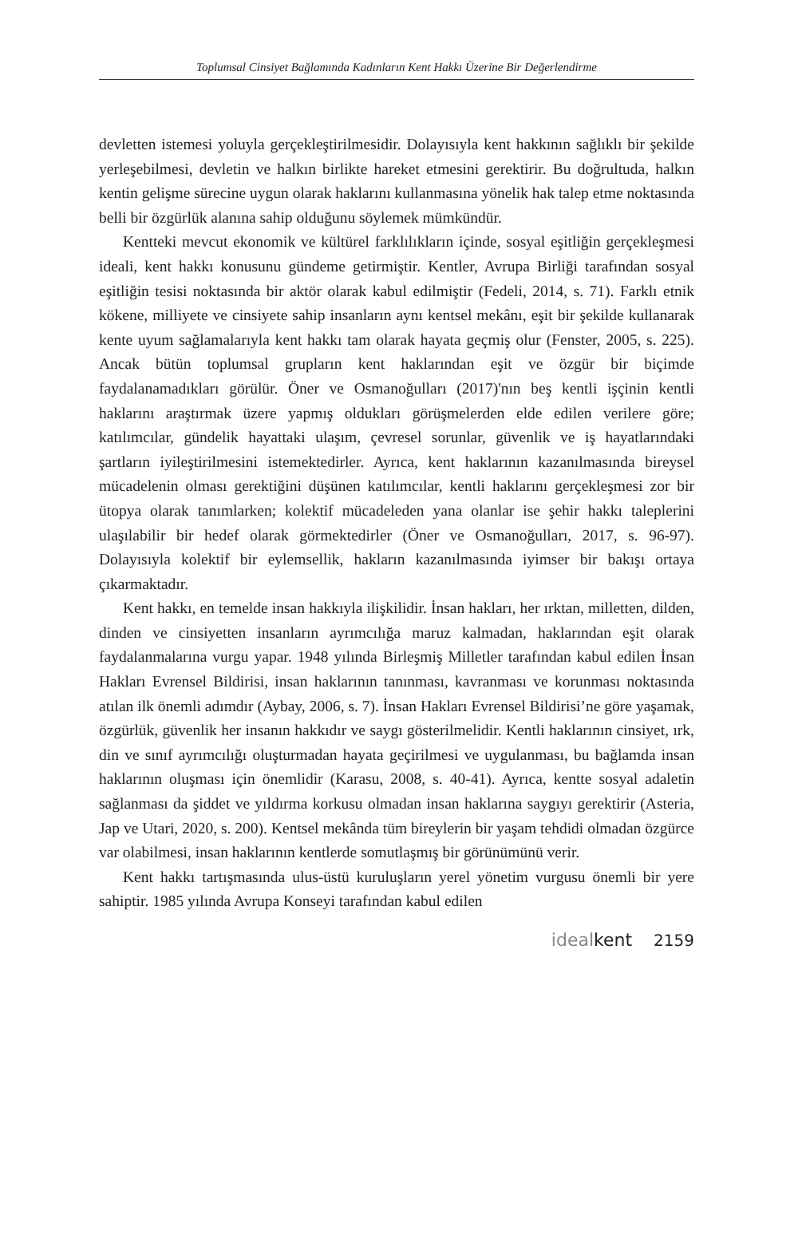Toplumsal Cinsiyet Bağlamında Kadınların Kent Hakkı Üzerine Bir Değerlendirme
devletten istemesi yoluyla gerçekleştirilmesidir. Dolayısıyla kent hakkının sağlıklı bir şekilde yerleşebilmesi, devletin ve halkın birlikte hareket etmesini gerektirir. Bu doğrultuda, halkın kentin gelişme sürecine uygun olarak haklarını kullanmasına yönelik hak talep etme noktasında belli bir özgürlük alanına sahip olduğunu söylemek mümkündür.
Kentteki mevcut ekonomik ve kültürel farklılıkların içinde, sosyal eşitliğin gerçekleşmesi ideali, kent hakkı konusunu gündeme getirmiştir. Kentler, Avrupa Birliği tarafından sosyal eşitliğin tesisi noktasında bir aktör olarak kabul edilmiştir (Fedeli, 2014, s. 71). Farklı etnik kökene, milliyete ve cinsiyete sahip insanların aynı kentsel mekânı, eşit bir şekilde kullanarak kente uyum sağlamalarıyla kent hakkı tam olarak hayata geçmiş olur (Fenster, 2005, s. 225). Ancak bütün toplumsal grupların kent haklarından eşit ve özgür bir biçimde faydalanamadıkları görülür. Öner ve Osmanoğulları (2017)'nın beş kentli işçinin kentli haklarını araştırmak üzere yapmış oldukları görüşmelerden elde edilen verilere göre; katılımcılar, gündelik hayattaki ulaşım, çevresel sorunlar, güvenlik ve iş hayatlarındaki şartların iyileştirilmesini istemektedirler. Ayrıca, kent haklarının kazanılmasında bireysel mücadelenin olması gerektiğini düşünen katılımcılar, kentli haklarını gerçekleşmesi zor bir ütopya olarak tanımlarken; kolektif mücadeleden yana olanlar ise şehir hakkı taleplerini ulaşılabilir bir hedef olarak görmektedirler (Öner ve Osmanoğulları, 2017, s. 96-97). Dolayısıyla kolektif bir eylemsellik, hakların kazanılmasında iyimser bir bakışı ortaya çıkarmaktadır.
Kent hakkı, en temelde insan hakkıyla ilişkilidir. İnsan hakları, her ırktan, milletten, dilden, dinden ve cinsiyetten insanların ayrımcılığa maruz kalmadan, haklarından eşit olarak faydalanmalarına vurgu yapar. 1948 yılında Birleşmiş Milletler tarafından kabul edilen İnsan Hakları Evrensel Bildirisi, insan haklarının tanınması, kavranması ve korunması noktasında atılan ilk önemli adımdır (Aybay, 2006, s. 7). İnsan Hakları Evrensel Bildirisi’ne göre yaşamak, özgürlük, güvenlik her insanın hakkıdır ve saygı gösterilmelidir. Kentli haklarının cinsiyet, ırk, din ve sınıf ayrımcılığı oluşturmadan hayata geçirilmesi ve uygulanması, bu bağlamda insan haklarının oluşması için önemlidir (Karasu, 2008, s. 40-41). Ayrıca, kentte sosyal adaletin sağlanması da şiddet ve yıldırma korkusu olmadan insan haklarına saygıyı gerektirir (Asteria, Jap ve Utari, 2020, s. 200). Kentsel mekânda tüm bireylerin bir yaşam tehdidi olmadan özgürce var olabilmesi, insan haklarının kentlerde somutlaşmış bir görünümünü verir.
Kent hakkı tartışmasında ulus-üstü kuruluşların yerel yönetim vurgusu önemli bir yere sahiptir. 1985 yılında Avrupa Konseyi tarafından kabul edilen
idealkent 2159